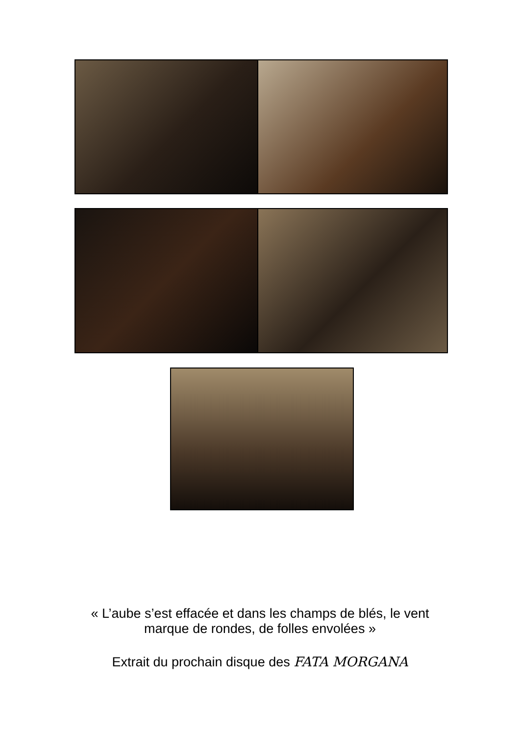« L’aube s’est effacée et dans les champs de blés, le vent
marque de rondes, de folles envolées »
Extrait du prochain disque des FATA MORGANA